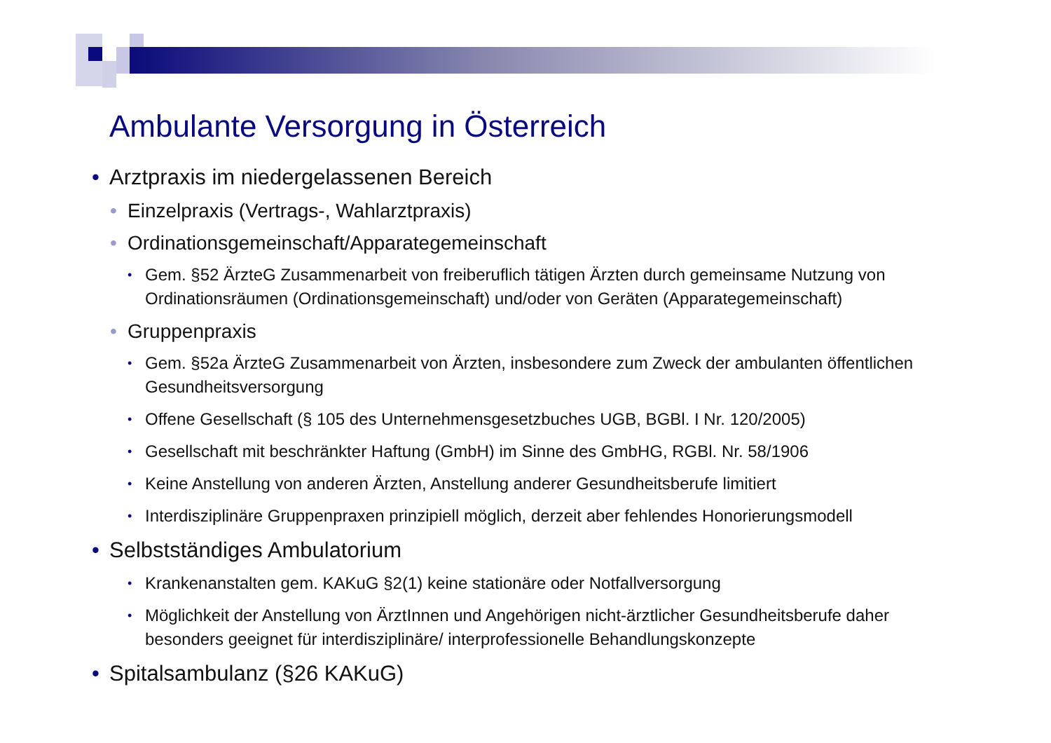Ambulante Versorgung in Österreich
• Arztpraxis im niedergelassenen Bereich
• Einzelpraxis (Vertrags-, Wahlarztpraxis)
• Ordinationsgemeinschaft/Apparategemeinschaft
• Gem. §52 ÄrzteG Zusammenarbeit von freiberuflich tätigen Ärzten durch gemeinsame Nutzung von Ordinationsräumen (Ordinationsgemeinschaft) und/oder von Geräten (Apparategemeinschaft)
• Gruppenpraxis
• Gem. §52a ÄrzteG Zusammenarbeit von Ärzten, insbesondere zum Zweck der ambulanten öffentlichen Gesundheitsversorgung
• Offene Gesellschaft (§ 105 des Unternehmensgesetzbuches UGB, BGBl. I Nr. 120/2005)
• Gesellschaft mit beschränkter Haftung (GmbH) im Sinne des GmbHG, RGBl. Nr. 58/1906
• Keine Anstellung von anderen Ärzten, Anstellung anderer Gesundheitsberufe limitiert
• Interdisziplinäre Gruppenpraxen prinzipiell möglich, derzeit aber fehlendes Honorierungsmodell
• Selbstständiges Ambulatorium
• Krankenanstalten gem. KAKuG §2(1) keine stationäre oder Notfallversorgung
• Möglichkeit der Anstellung von ÄrztInnen und Angehörigen nicht-ärztlicher Gesundheitsberufe daher besonders geeignet für interdisziplinäre/ interprofessionelle Behandlungskonzepte
• Spitalsambulanz (§26 KAKuG)